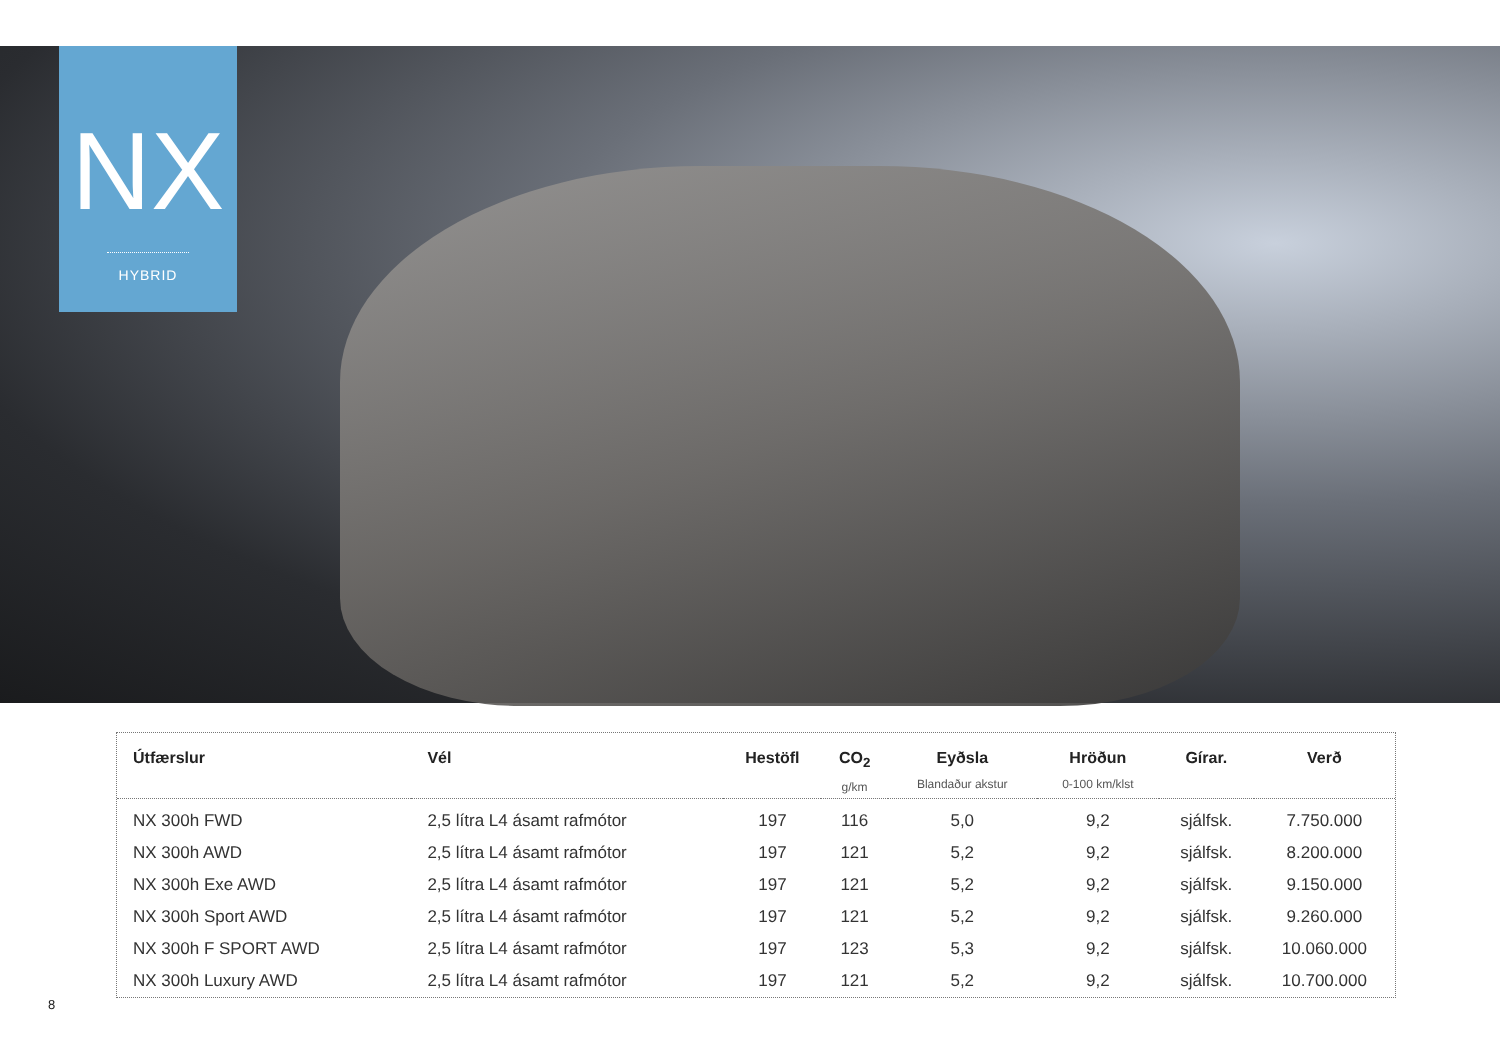NX
HYBRID
| Útfærslur | Vél | Hestöfl | CO<sub>2</sub> g/km | Eyðsla Blandaður akstur | Hröðun 0-100 km/klst | Gírar. | Verð |
| --- | --- | --- | --- | --- | --- | --- | --- |
| NX 300h FWD | 2,5 lítra L4 ásamt rafmótor | 197 | 116 | 5,0 | 9,2 | sjálfsk. | 7.750.000 |
| NX 300h AWD | 2,5 lítra L4 ásamt rafmótor | 197 | 121 | 5,2 | 9,2 | sjálfsk. | 8.200.000 |
| NX 300h Exe AWD | 2,5 lítra L4 ásamt rafmótor | 197 | 121 | 5,2 | 9,2 | sjálfsk. | 9.150.000 |
| NX 300h Sport AWD | 2,5 lítra L4 ásamt rafmótor | 197 | 121 | 5,2 | 9,2 | sjálfsk. | 9.260.000 |
| NX 300h F SPORT AWD | 2,5 lítra L4 ásamt rafmótor | 197 | 123 | 5,3 | 9,2 | sjálfsk. | 10.060.000 |
| NX 300h Luxury AWD | 2,5 lítra L4 ásamt rafmótor | 197 | 121 | 5,2 | 9,2 | sjálfsk. | 10.700.000 |
8